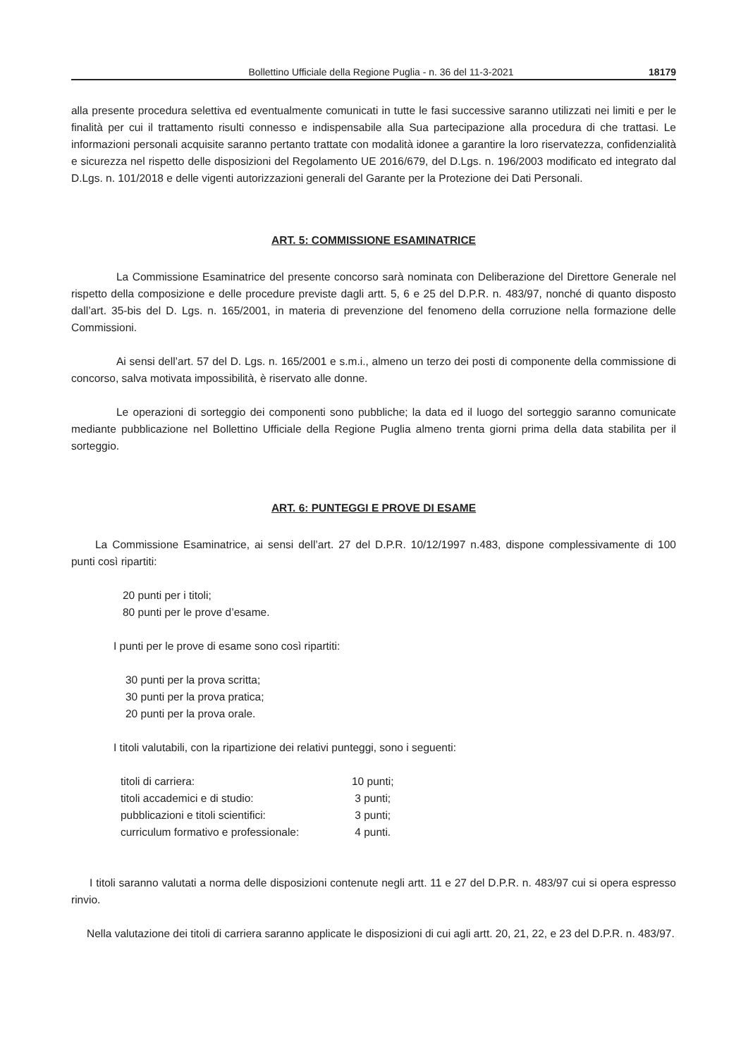Bollettino Ufficiale della Regione Puglia - n. 36 del 11-3-2021 18179
alla presente procedura selettiva ed eventualmente comunicati in tutte le fasi successive saranno utilizzati nei limiti e per le finalità per cui il trattamento risulti connesso e indispensabile alla Sua partecipazione alla procedura di che trattasi. Le informazioni personali acquisite saranno pertanto trattate con modalità idonee a garantire la loro riservatezza, confidenzialità e sicurezza nel rispetto delle disposizioni del Regolamento UE 2016/679, del D.Lgs. n. 196/2003 modificato ed integrato dal D.Lgs. n. 101/2018 e delle vigenti autorizzazioni generali del Garante per la Protezione dei Dati Personali.
ART. 5: COMMISSIONE ESAMINATRICE
La Commissione Esaminatrice del presente concorso sarà nominata con Deliberazione del Direttore Generale nel rispetto della composizione e delle procedure previste dagli artt. 5, 6 e 25 del D.P.R. n. 483/97, nonché di quanto disposto dall’art. 35-bis del D. Lgs. n. 165/2001, in materia di prevenzione del fenomeno della corruzione nella formazione delle Commissioni.
Ai sensi dell’art. 57 del D. Lgs. n. 165/2001 e s.m.i., almeno un terzo dei posti di componente della commissione di concorso, salva motivata impossibilità, è riservato alle donne.
Le operazioni di sorteggio dei componenti sono pubbliche; la data ed il luogo del sorteggio saranno comunicate mediante pubblicazione nel Bollettino Ufficiale della Regione Puglia almeno trenta giorni prima della data stabilita per il sorteggio.
ART. 6: PUNTEGGI E PROVE DI ESAME
La Commissione Esaminatrice, ai sensi dell’art. 27 del D.P.R. 10/12/1997 n.483, dispone complessivamente di 100 punti così ripartiti:
20 punti per i titoli;
80 punti per le prove d’esame.
I punti per le prove di esame sono così ripartiti:
30 punti per la prova scritta;
30 punti per la prova pratica;
20 punti per la prova orale.
I titoli valutabili, con la ripartizione dei relativi punteggi, sono i seguenti:
| titoli di carriera: | 10 punti; |
| titoli accademici e di studio: | 3 punti; |
| pubblicazioni e titoli scientifici: | 3 punti; |
| curriculum formativo e professionale: | 4 punti. |
I titoli saranno valutati a norma delle disposizioni contenute negli artt. 11 e 27 del D.P.R. n. 483/97 cui si opera espresso rinvio.
Nella valutazione dei titoli di carriera saranno applicate le disposizioni di cui agli artt. 20, 21, 22, e 23 del D.P.R. n. 483/97.